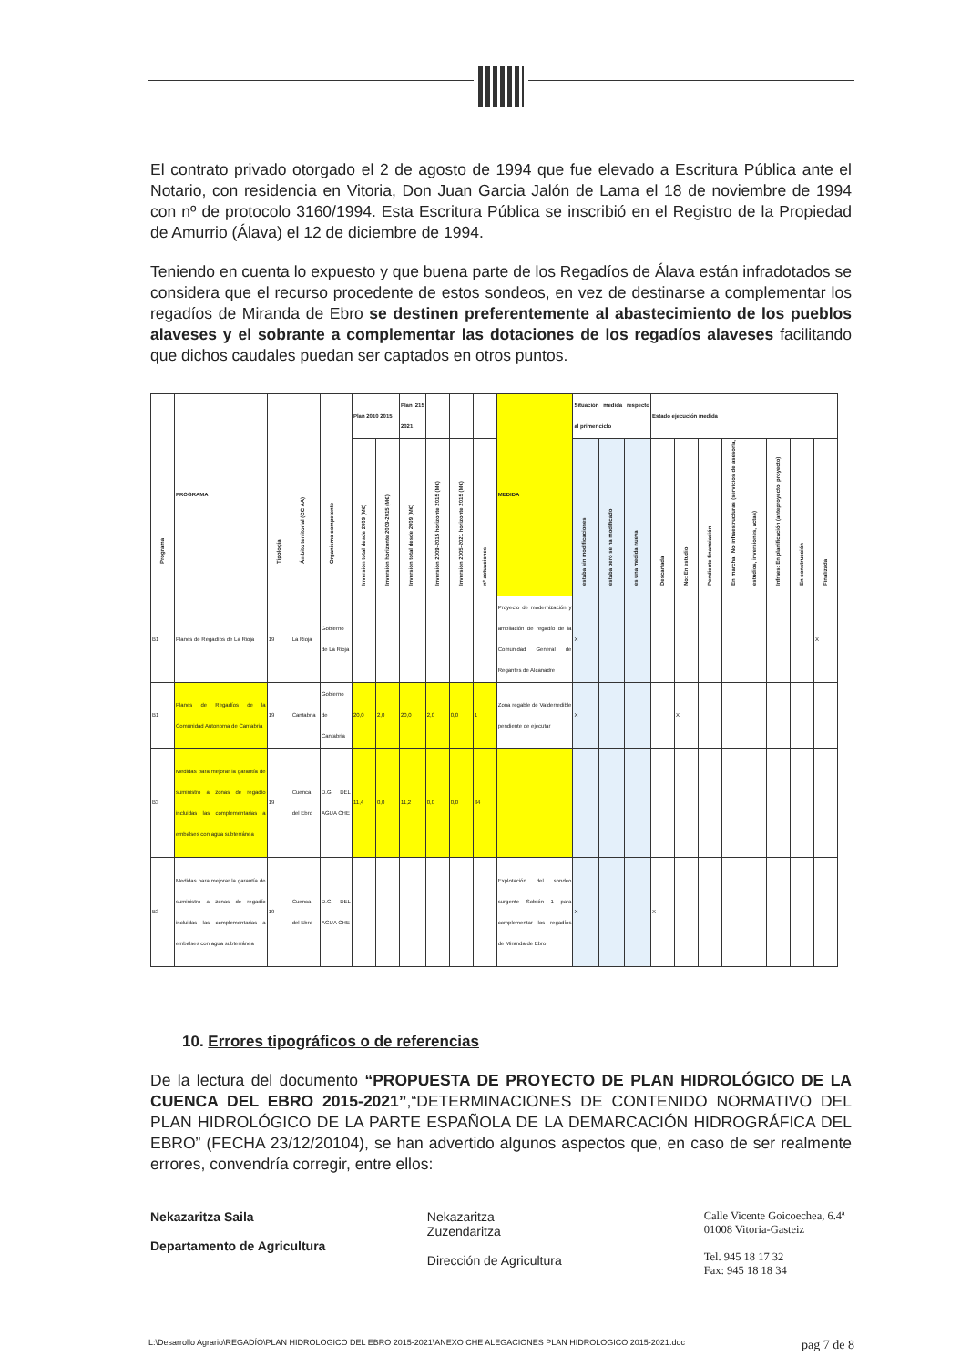El contrato privado otorgado el 2 de agosto de 1994 que fue elevado a Escritura Pública ante el Notario, con residencia en Vitoria, Don Juan Garcia Jalón de Lama el 18 de noviembre de 1994 con nº de protocolo 3160/1994. Esta Escritura Pública se inscribió en el Registro de la Propiedad de Amurrio (Álava) el 12 de diciembre de 1994.
Teniendo en cuenta lo expuesto y que buena parte de los Regadíos de Álava están infradotados se considera que el recurso procedente de estos sondeos, en vez de destinarse a complementar los regadíos de Miranda de Ebro se destinen preferentemente al abastecimiento de los pueblos alaveses y el sobrante a complementar las dotaciones de los regadíos alaveses facilitando que dichos caudales puedan ser captados en otros puntos.
| Programa | PROGRAMA | Tipología | Ámbito territorial (CC AA) | Organismo competente | Plan 2010 2015 | | Plan 215 2021 | | | | MEDIDA | Situación medida respecto al primer ciclo | | | Estado ejecución medida | | | | | | |
| --- | --- | --- | --- | --- | --- | --- | --- | --- | --- | --- | --- | --- | --- | --- | --- | --- | --- | --- | --- | --- | --- |
| | | | | | Inversión total desde 2009 (M€) | Inversión horizonte 2009-2015 (M€) | Inversión total desde 2009 (M€) | Inversión 2009-2015 horizonte 2015 (M€) | Inversión 2005-2021 horizonte 2015 (M€) | nº actuaciones | | estaba sin modificaciones | estaba pero se ha modificado | es una medida nueva | Descartada | No: En estudio | Pendiente financiación | En marcha: No infraestructuras (servicios de asesoría, estudios, inversiones, actas) | Infraes: En planificación (anteproyecto, proyecto) | En construcción | Finalizada |
| B1 | Planes de Regadíos de La Rioja | 19 | La Rioja | Gobierno de La Rioja | | | | | | | Proyecto de modernización y ampliación de regadío de la Comunidad General de Regantes de Alcanadre | X | | | | | | | | | X |
| B1 | Planes de Regadíos de la Comunidad Autonoma de Cantabria | 19 | Cantabria | Gobierno de Cantabria | 20,0 | 2,0 | 20,0 | 2,0 | 0,0 | 1 | Zona regable de Valderredible pendiente de ejecutar | X | | | | X | | | | | |
| B3 | Medidas para mejorar la garantía de suministro a zonas de regadío incluidas las complementarias a embalses con agua subterránea | 19 | Cuenca del Ebro | D.G. DEL AGUA CHE | 11,4 | 0,0 | 11,2 | 0,0 | 0,0 | 34 | | | | | | | | | | | |
| B3 | Medidas para mejorar la garantía de suministro a zonas de regadío incluidas las complementarias a embalses con agua subterránea | 19 | Cuenca del Ebro | D.G. DEL AGUA CHE | | | | | | | Explotación del sondeo surgente Sobrón 1 para complementar los regadíos de Miranda de Ebro | X | | | X | | | | | | |
10. Errores tipográficos o de referencias
De la lectura del documento “PROPUESTA DE PROYECTO DE PLAN HIDROLÓGICO DE LA CUENCA DEL EBRO 2015-2021”,“DETERMINACIONES DE CONTENIDO NORMATIVO DEL PLAN HIDROLÓGICO DE LA PARTE ESPAÑOLA DE LA DEMARCACIÓN HIDROGRÁFICA DEL EBRO” (FECHA 23/12/20104), se han advertido algunos aspectos que, en caso de ser realmente errores, convendría corregir, entre ellos:
Nekazaritza Saila
Departamento de Agricultura
Nekazaritza
Zuzendaritza
Dirección de Agricultura
Calle Vicente Goicoechea, 6.4ª
01008 Vitoria-Gasteiz
Tel. 945 18 17 32
Fax: 945 18 18 34
L:\Desarrollo Agrario\REGADÍO\PLAN HIDROLOGICO DEL EBRO 2015-2021\ANEXO CHE ALEGACIONES PLAN HIDROLOGICO 2015-2021.doc pag 7 de 8